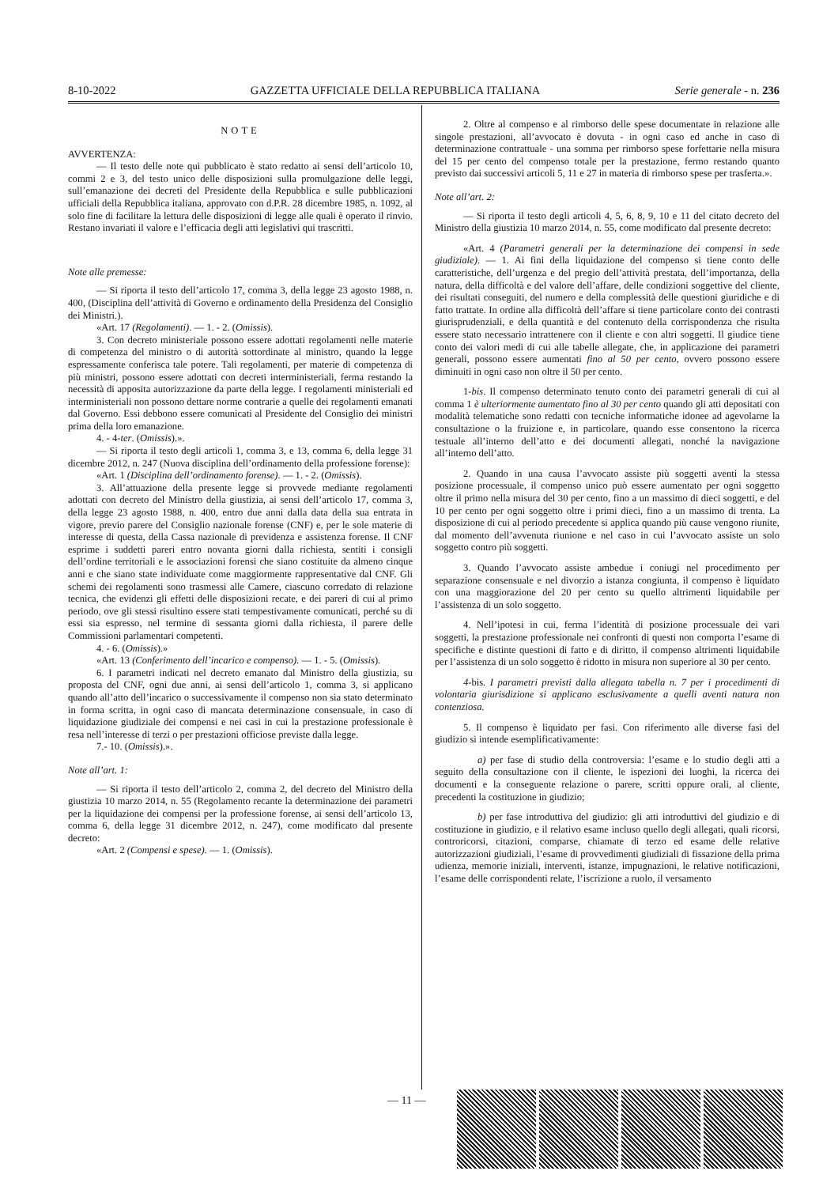8-10-2022 GAZZETTA UFFICIALE DELLA REPUBBLICA ITALIANA Serie generale - n. 236
NOTE
AVVERTENZA:
— Il testo delle note qui pubblicato è stato redatto ai sensi dell’articolo 10, commi 2 e 3, del testo unico delle disposizioni sulla promulgazione delle leggi, sull’emanazione dei decreti del Presidente della Repubblica e sulle pubblicazioni ufficiali della Repubblica italiana, approvato con d.P.R. 28 dicembre 1985, n. 1092, al solo fine di facilitare la lettura delle disposizioni di legge alle quali è operato il rinvio. Restano invariati il valore e l’efficacia degli atti legislativi qui trascritti.
Note alle premesse:
— Si riporta il testo dell’articolo 17, comma 3, della legge 23 agosto 1988, n. 400, (Disciplina dell’attività di Governo e ordinamento della Presidenza del Consiglio dei Ministri.).
«Art. 17 (Regolamenti). — 1. - 2. (Omissis).
3. Con decreto ministeriale possono essere adottati regolamenti nelle materie di competenza del ministro o di autorità sottordinate al ministro, quando la legge espressamente conferisca tale potere. Tali regolamenti, per materie di competenza di più ministri, possono essere adottati con decreti interministeriali, ferma restando la necessità di apposita autorizzazione da parte della legge. I regolamenti ministeriali ed interministeriali non possono dettare norme contrarie a quelle dei regolamenti emanati dal Governo. Essi debbono essere comunicati al Presidente del Consiglio dei ministri prima della loro emanazione.
4. - 4-ter. (Omissis).».
— Si riporta il testo degli articoli 1, comma 3, e 13, comma 6, della legge 31 dicembre 2012, n. 247 (Nuova disciplina dell’ordinamento della professione forense):
«Art. 1 (Disciplina dell’ordinamento forense). — 1. - 2. (Omissis).
3. All’attuazione della presente legge si provvede mediante regolamenti adottati con decreto del Ministro della giustizia, ai sensi dell’articolo 17, comma 3, della legge 23 agosto 1988, n. 400, entro due anni dalla data della sua entrata in vigore, previo parere del Consiglio nazionale forense (CNF) e, per le sole materie di interesse di questa, della Cassa nazionale di previdenza e assistenza forense. Il CNF esprime i suddetti pareri entro novanta giorni dalla richiesta, sentiti i consigli dell’ordine territoriali e le associazioni forensi che siano costituite da almeno cinque anni e che siano state individuate come maggiormente rappresentative dal CNF. Gli schemi dei regolamenti sono trasmessi alle Camere, ciascuno corredato di relazione tecnica, che evidenzi gli effetti delle disposizioni recate, e dei pareri di cui al primo periodo, ove gli stessi risultino essere stati tempestivamente comunicati, perché su di essi sia espresso, nel termine di sessanta giorni dalla richiesta, il parere delle Commissioni parlamentari competenti.
4. - 6. (Omissis).»
«Art. 13 (Conferimento dell’incarico e compenso). — 1. - 5. (Omissis).
6. I parametri indicati nel decreto emanato dal Ministro della giustizia, su proposta del CNF, ogni due anni, ai sensi dell’articolo 1, comma 3, si applicano quando all’atto dell’incarico o successivamente il compenso non sia stato determinato in forma scritta, in ogni caso di mancata determinazione consensuale, in caso di liquidazione giudiziale dei compensi e nei casi in cui la prestazione professionale è resa nell’interesse di terzi o per prestazioni officiose previste dalla legge.
7.- 10. (Omissis).».
Note all’art. 1:
— Si riporta il testo dell’articolo 2, comma 2, del decreto del Ministro della giustizia 10 marzo 2014, n. 55 (Regolamento recante la determinazione dei parametri per la liquidazione dei compensi per la professione forense, ai sensi dell’articolo 13, comma 6, della legge 31 dicembre 2012, n. 247), come modificato dal presente decreto:
«Art. 2 (Compensi e spese). — 1. (Omissis).
2. Oltre al compenso e al rimborso delle spese documentate in relazione alle singole prestazioni, all’avvocato è dovuta - in ogni caso ed anche in caso di determinazione contrattuale - una somma per rimborso spese forfettarie nella misura del 15 per cento del compenso totale per la prestazione, fermo restando quanto previsto dai successivi articoli 5, 11 e 27 in materia di rimborso spese per trasferta.».
Note all’art. 2:
— Si riporta il testo degli articoli 4, 5, 6, 8, 9, 10 e 11 del citato decreto del Ministro della giustizia 10 marzo 2014, n. 55, come modificato dal presente decreto:
«Art. 4 (Parametri generali per la determinazione dei compensi in sede giudiziale). — 1. Ai fini della liquidazione del compenso si tiene conto delle caratteristiche, dell’urgenza e del pregio dell’attività prestata, dell’importanza, della natura, della difficoltà e del valore dell’affare, delle condizioni soggettive del cliente, dei risultati conseguiti, del numero e della complessità delle questioni giuridiche e di fatto trattate. In ordine alla difficoltà dell’affare si tiene particolare conto dei contrasti giurisprudenziali, e della quantità e del contenuto della corrispondenza che risulta essere stato necessario intrattenere con il cliente e con altri soggetti. Il giudice tiene conto dei valori medi di cui alle tabelle allegate, che, in applicazione dei parametri generali, possono essere aumentati fino al 50 per cento, ovvero possono essere diminuiti in ogni caso non oltre il 50 per cento.
1-bis. Il compenso determinato tenuto conto dei parametri generali di cui al comma 1 è ulteriormente aumentato fino al 30 per cento quando gli atti depositati con modalità telematiche sono redatti con tecniche informatiche idonee ad agevolarne la consultazione o la fruizione e, in particolare, quando esse consentono la ricerca testuale all’interno dell’atto e dei documenti allegati, nonché la navigazione all’interno dell’atto.
2. Quando in una causa l’avvocato assiste più soggetti aventi la stessa posizione processuale, il compenso unico può essere aumentato per ogni soggetto oltre il primo nella misura del 30 per cento, fino a un massimo di dieci soggetti, e del 10 per cento per ogni soggetto oltre i primi dieci, fino a un massimo di trenta. La disposizione di cui al periodo precedente si applica quando più cause vengono riunite, dal momento dell’avvenuta riunione e nel caso in cui l’avvocato assiste un solo soggetto contro più soggetti.
3. Quando l’avvocato assiste ambedue i coniugi nel procedimento per separazione consensuale e nel divorzio a istanza congiunta, il compenso è liquidato con una maggiorazione del 20 per cento su quello altrimenti liquidabile per l’assistenza di un solo soggetto.
4. Nell’ipotesi in cui, ferma l’identità di posizione processuale dei vari soggetti, la prestazione professionale nei confronti di questi non comporta l’esame di specifiche e distinte questioni di fatto e di diritto, il compenso altrimenti liquidabile per l’assistenza di un solo soggetto è ridotto in misura non superiore al 30 per cento.
4-bis. I parametri previsti dalla allegata tabella n. 7 per i procedimenti di volontaria giurisdizione si applicano esclusivamente a quelli aventi natura non contenziosa.
5. Il compenso è liquidato per fasi. Con riferimento alle diverse fasi del giudizio si intende esemplificativamente:
a) per fase di studio della controversia: l’esame e lo studio degli atti a seguito della consultazione con il cliente, le ispezioni dei luoghi, la ricerca dei documenti e la conseguente relazione o parere, scritti oppure orali, al cliente, precedenti la costituzione in giudizio;
b) per fase introduttiva del giudizio: gli atti introduttivi del giudizio e di costituzione in giudizio, e il relativo esame incluso quello degli allegati, quali ricorsi, controricorsi, citazioni, comparse, chiamate di terzo ed esame delle relative autorizzazioni giudiziali, l’esame di provvedimenti giudiziali di fissazione della prima udienza, memorie iniziali, interventi, istanze, impugnazioni, le relative notificazioni, l’esame delle corrispondenti relate, l’iscrizione a ruolo, il versamento
— 11 —